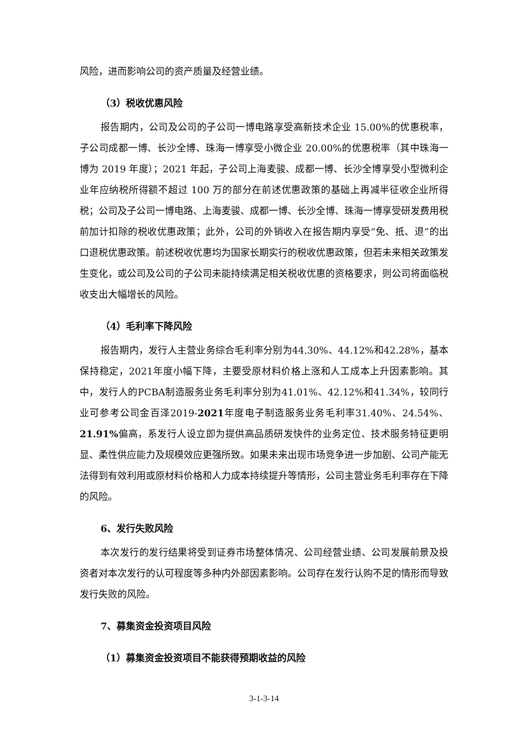风险，进而影响公司的资产质量及经营业绩。
（3）税收优惠风险
报告期内，公司及公司的子公司一博电路享受高新技术企业 15.00%的优惠税率，子公司成都一博、长沙全博、珠海一博享受小微企业 20.00%的优惠税率（其中珠海一博为 2019 年度）；2021 年起，子公司上海麦骏、成都一博、长沙全博享受小型微利企业年应纳税所得额不超过 100 万的部分在前述优惠政策的基础上再减半征收企业所得税；公司及子公司一博电路、上海麦骏、成都一博、长沙全博、珠海一博享受研发费用税前加计扣除的税收优惠政策；此外，公司的外销收入在报告期内享受“免、抵、退”的出口退税优惠政策。前述税收优惠均为国家长期实行的税收优惠政策，但若未来相关政策发生变化，或公司及公司的子公司未能持续满足相关税收优惠的资格要求，则公司将面临税收支出大幅增长的风险。
（4）毛利率下降风险
报告期内，发行人主营业务综合毛利率分别为44.30%、44.12%和42.28%，基本保持稳定，2021年度小幅下降，主要受原材料价格上涨和人工成本上升因素影响。其中，发行人的PCBA制造服务业务毛利率分别为41.01%、42.12%和41.34%，较同行业可参考公司金百泽2019-2021年度电子制造服务业务毛利率31.40%、24.54%、21.91% 偏高，系发行人设立即为提供高品质研发快件的业务定位、技术服务特征更明显、柔性供应能力及规模效应更强所致。如果未来出现市场竞争进一步加剧、公司产能无法得到有效利用或原材料价格和人力成本持续提升等情形，公司主营业务毛利率存在下降的风险。
6、发行失败风险
本次发行的发行结果将受到证券市场整体情况、公司经营业绩、公司发展前景及投资者对本次发行的认可程度等多种内外部因素影响。公司存在发行认购不足的情形而导致发行失败的风险。
7、募集资金投资项目风险
（1）募集资金投资项目不能获得预期收益的风险
3-1-3-14